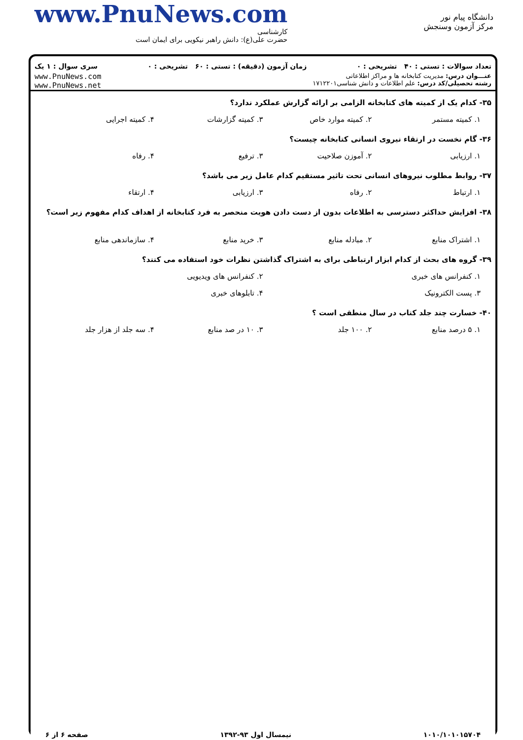www.PnuNews.com
کارشناسی
حضرت علی(ع): دانش راهبر نیکویی برای ایمان است
دانشگاه پیام نور
مرکز آزمون وسنجش
تعداد سوالات : تستی : ۴۰ تشریحی : ۰ زمان آزمون (دقیقه) : تستی : ۶۰ تشریحی : ۰ سری سوال : ۱ یک
عنـــوان درس: مدیریت کتابخانه ها و مراکز اطلاعاتی
رشته تحصیلی/کد درس: علم اطلاعات و دانش شناسی۱۷۱۲۲۰۱
www.PnuNews.com
www.PnuNews.net
۳۵- کدام یک از کمیته های کتابخانه الزامی بر ارائه گزارش عملکرد ندارد؟
۱. کمیته مستمر ۲. کمیته موارد خاص ۳. کمیته گزارشات ۴. کمیته اجرایی
۳۶- گام نخست در ارتقاء نیروی انسانی کتابخانه چیست؟
۱. ارزیابی ۲. آموزن صلاحیت ۳. ترفیع ۴. رفاه
۳۷- روابط مطلوب نیروهای انسانی تحت تاثیر مستقیم کدام عامل زیر می باشد؟
۱. ارتباط ۲. رفاه ۳. ارزیابی ۴. ارتقاء
۳۸- افزایش حداکثر دسترسی به اطلاعات بدون از دست دادن هویت منحصر به فرد کتابخانه از اهداف کدام مفهوم زیر است؟
۱. اشتراک منابع ۲. مبادله منابع ۳. خرید منابع ۴. سازماندهی منابع
۳۹- گروه های بحث از کدام ابزار ارتباطی برای به اشتراک گذاشتن نظرات خود استفاده می کنند؟
۱. کنفرانس های خبری ۲. کنفرانس های ویدیویی
۳. پست الکترونیک ۴. تابلوهای خبری
۴۰- خسارت چند جلد کتاب در سال منطقی است ؟
۱. ۵ درصد منابع ۲. ۱۰۰ جلد ۳. ۱۰ در صد منابع ۴. سه جلد از هزار جلد
۱۰۱۰/۱۰۱۰۱۵۷۰۴ نیمسال اول ۹۳-۱۳۹۲ صفحه ۶ از ۶